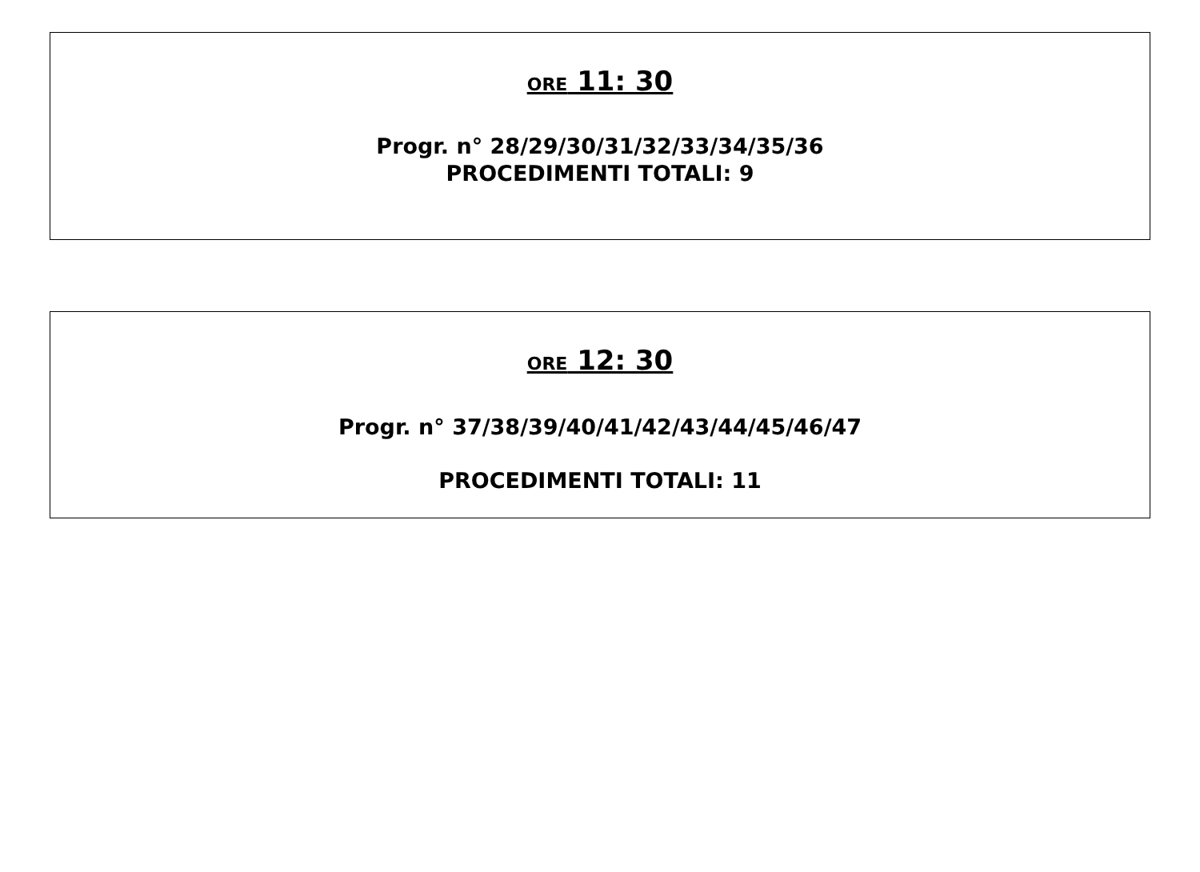ORE 11: 30
Progr. n° 28/29/30/31/32/33/34/35/36
PROCEDIMENTI TOTALI: 9
ORE 12: 30
Progr. n° 37/38/39/40/41/42/43/44/45/46/47
PROCEDIMENTI TOTALI: 11